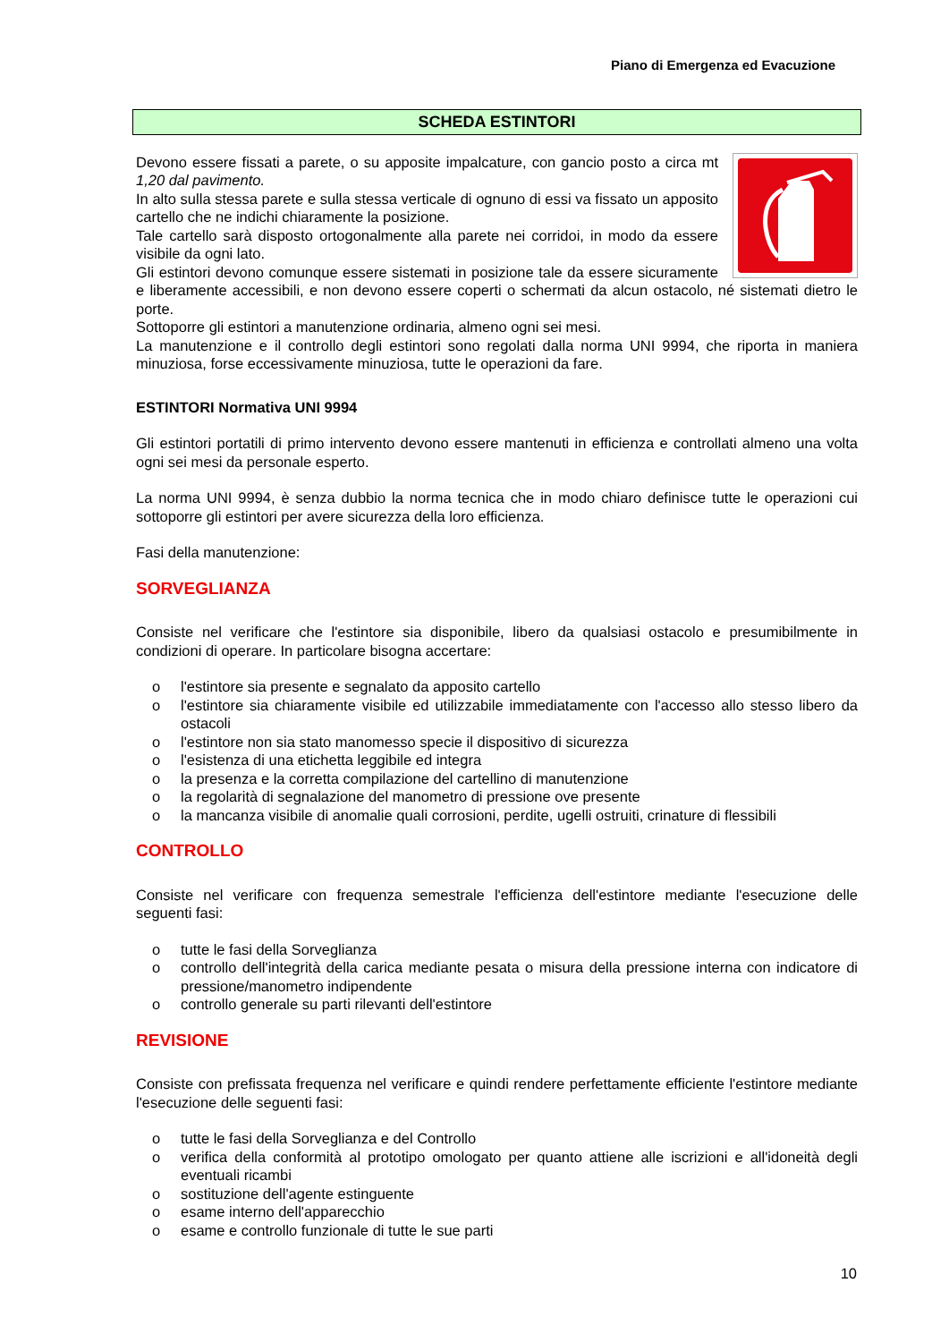Piano di Emergenza ed Evacuzione
SCHEDA ESTINTORI
Devono essere fissati a parete, o su apposite impalcature, con gancio posto a circa mt 1,20 dal pavimento.
In alto sulla stessa parete e sulla stessa verticale di ognuno di essi va fissato un apposito cartello che ne indichi chiaramente la posizione.
Tale cartello sarà disposto ortogonalmente alla parete nei corridoi, in modo da essere visibile da ogni lato.
Gli estintori devono comunque essere sistemati in posizione tale da essere sicuramente e liberamente accessibili, e non devono essere coperti o schermati da alcun ostacolo, né sistemati dietro le porte.
Sottoporre gli estintori a manutenzione ordinaria, almeno ogni sei mesi.
La manutenzione e il controllo degli estintori sono regolati dalla norma UNI 9994, che riporta in maniera minuziosa, forse eccessivamente minuziosa, tutte le operazioni da fare.
ESTINTORI Normativa UNI 9994
Gli estintori portatili di primo intervento devono essere mantenuti in efficienza e controllati almeno una volta ogni sei mesi da personale esperto.
La norma UNI 9994, è senza dubbio la norma tecnica che in modo chiaro definisce tutte le operazioni cui sottoporre gli estintori per avere sicurezza della loro efficienza.
Fasi della manutenzione:
SORVEGLIANZA
Consiste nel verificare che l'estintore sia disponibile, libero da qualsiasi ostacolo e presumibilmente in condizioni di operare. In particolare bisogna accertare:
o l'estintore sia presente e segnalato da apposito cartello
o l'estintore sia chiaramente visibile ed utilizzabile immediatamente con l'accesso allo stesso libero da ostacoli
o l'estintore non sia stato manomesso specie il dispositivo di sicurezza
o l'esistenza di una etichetta leggibile ed integra
o la presenza e la corretta compilazione del cartellino di manutenzione
o la regolarità di segnalazione del manometro di pressione ove presente
o la mancanza visibile di anomalie quali corrosioni, perdite, ugelli ostruiti, crinature di flessibili
CONTROLLO
Consiste nel verificare con frequenza semestrale l'efficienza dell'estintore mediante l'esecuzione delle seguenti fasi:
o tutte le fasi della Sorveglianza
o controllo dell'integrità della carica mediante pesata o misura della pressione interna con indicatore di pressione/manometro indipendente
o controllo generale su parti rilevanti dell'estintore
REVISIONE
Consiste con prefissata frequenza nel verificare e quindi rendere perfettamente efficiente l'estintore mediante l'esecuzione delle seguenti fasi:
o tutte le fasi della Sorveglianza e del Controllo
o verifica della conformità al prototipo omologato per quanto attiene alle iscrizioni e all'idoneità degli eventuali ricambi
o sostituzione dell'agente estinguente
o esame interno dell'apparecchio
o esame e controllo funzionale di tutte le sue parti
10